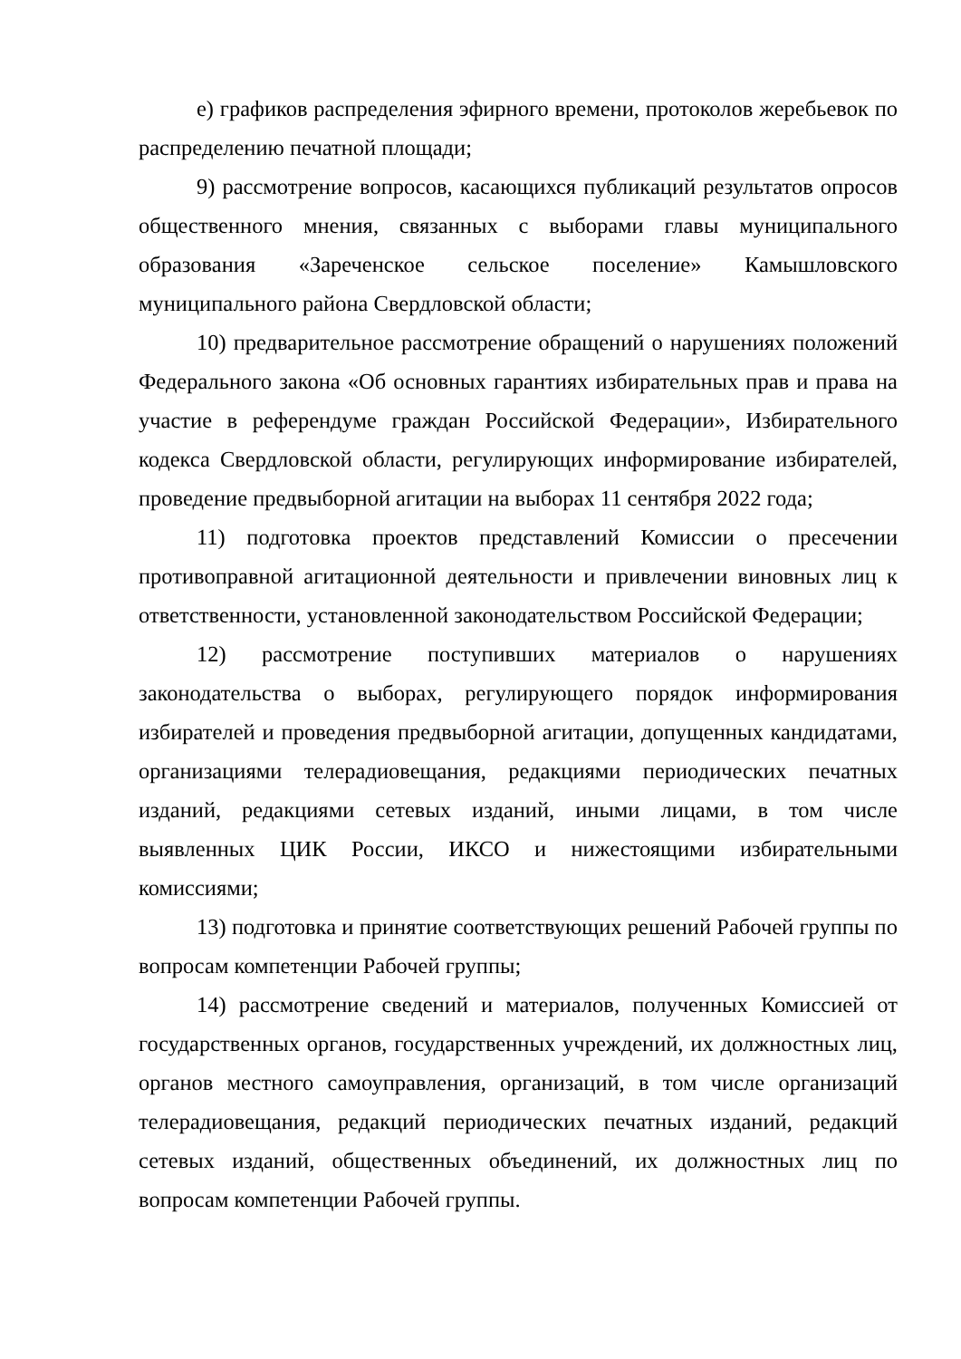е) графиков распределения эфирного времени, протоколов жеребьевок по распределению печатной площади;
9) рассмотрение вопросов, касающихся публикаций результатов опросов общественного мнения, связанных с выборами главы муниципального образования «Зареченское сельское поселение» Камышловского муниципального района Свердловской области;
10) предварительное рассмотрение обращений о нарушениях положений Федерального закона «Об основных гарантиях избирательных прав и права на участие в референдуме граждан Российской Федерации», Избирательного кодекса Свердловской области, регулирующих информирование избирателей, проведение предвыборной агитации на выборах 11 сентября 2022 года;
11) подготовка проектов представлений Комиссии о пресечении противоправной агитационной деятельности и привлечении виновных лиц к ответственности, установленной законодательством Российской Федерации;
12) рассмотрение поступивших материалов о нарушениях законодательства о выборах, регулирующего порядок информирования избирателей и проведения предвыборной агитации, допущенных кандидатами, организациями телерадиовещания, редакциями периодических печатных изданий, редакциями сетевых изданий, иными лицами, в том числе выявленных ЦИК России, ИКСО и нижестоящими избирательными комиссиями;
13) подготовка и принятие соответствующих решений Рабочей группы по вопросам компетенции Рабочей группы;
14) рассмотрение сведений и материалов, полученных Комиссией от государственных органов, государственных учреждений, их должностных лиц, органов местного самоуправления, организаций, в том числе организаций телерадиовещания, редакций периодических печатных изданий, редакций сетевых изданий, общественных объединений, их должностных лиц по вопросам компетенции Рабочей группы.